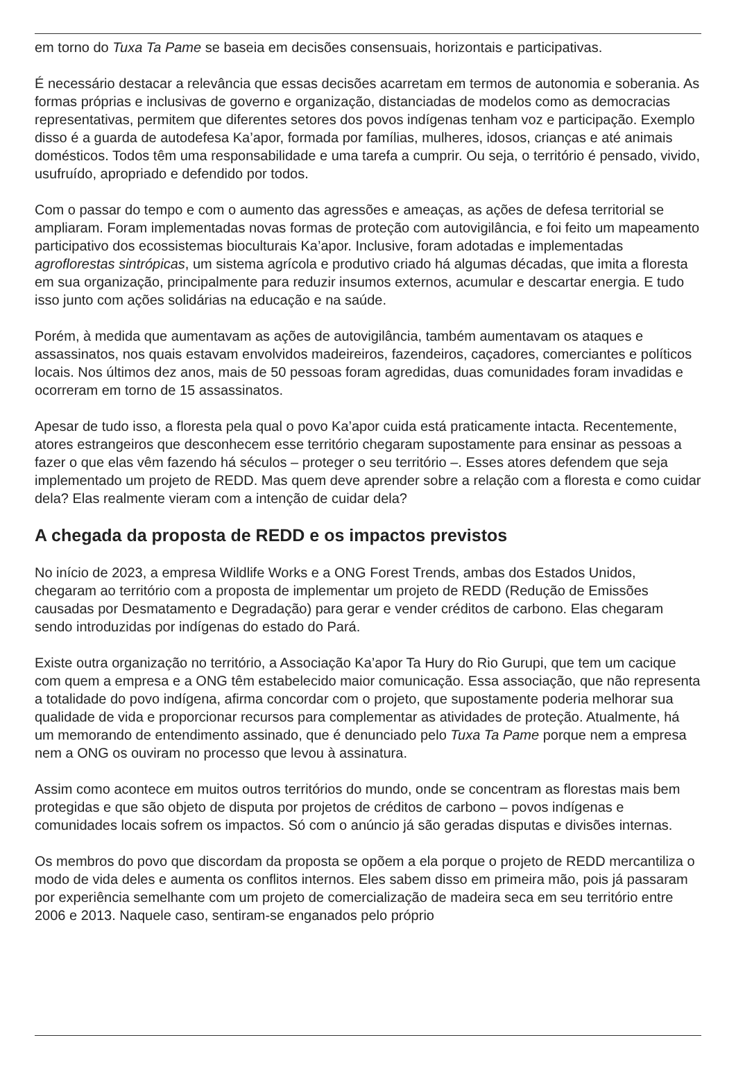em torno do Tuxa Ta Pame se baseia em decisões consensuais, horizontais e participativas.
É necessário destacar a relevância que essas decisões acarretam em termos de autonomia e soberania. As formas próprias e inclusivas de governo e organização, distanciadas de modelos como as democracias representativas, permitem que diferentes setores dos povos indígenas tenham voz e participação. Exemplo disso é a guarda de autodefesa Ka’apor, formada por famílias, mulheres, idosos, crianças e até animais domésticos. Todos têm uma responsabilidade e uma tarefa a cumprir. Ou seja, o território é pensado, vivido, usufruído, apropriado e defendido por todos.
Com o passar do tempo e com o aumento das agressões e ameaças, as ações de defesa territorial se ampliaram. Foram implementadas novas formas de proteção com autovigilância, e foi feito um mapeamento participativo dos ecossistemas bioculturais Ka’apor. Inclusive, foram adotadas e implementadas agroflorestas sintrópicas, um sistema agrícola e produtivo criado há algumas décadas, que imita a floresta em sua organização, principalmente para reduzir insumos externos, acumular e descartar energia. E tudo isso junto com ações solidárias na educação e na saúde.
Porém, à medida que aumentavam as ações de autovigilância, também aumentavam os ataques e assassinatos, nos quais estavam envolvidos madeireiros, fazendeiros, caçadores, comerciantes e políticos locais. Nos últimos dez anos, mais de 50 pessoas foram agredidas, duas comunidades foram invadidas e ocorreram em torno de 15 assassinatos.
Apesar de tudo isso, a floresta pela qual o povo Ka’apor cuida está praticamente intacta. Recentemente, atores estrangeiros que desconhecem esse território chegaram supostamente para ensinar as pessoas a fazer o que elas vêm fazendo há séculos – proteger o seu território –. Esses atores defendem que seja implementado um projeto de REDD. Mas quem deve aprender sobre a relação com a floresta e como cuidar dela? Elas realmente vieram com a intenção de cuidar dela?
A chegada da proposta de REDD e os impactos previstos
No início de 2023, a empresa Wildlife Works e a ONG Forest Trends, ambas dos Estados Unidos, chegaram ao território com a proposta de implementar um projeto de REDD (Redução de Emissões causadas por Desmatamento e Degradação) para gerar e vender créditos de carbono. Elas chegaram sendo introduzidas por indígenas do estado do Pará.
Existe outra organização no território, a Associação Ka’apor Ta Hury do Rio Gurupi, que tem um cacique com quem a empresa e a ONG têm estabelecido maior comunicação. Essa associação, que não representa a totalidade do povo indígena, afirma concordar com o projeto, que supostamente poderia melhorar sua qualidade de vida e proporcionar recursos para complementar as atividades de proteção. Atualmente, há um memorando de entendimento assinado, que é denunciado pelo Tuxa Ta Pame porque nem a empresa nem a ONG os ouviram no processo que levou à assinatura.
Assim como acontece em muitos outros territórios do mundo, onde se concentram as florestas mais bem protegidas e que são objeto de disputa por projetos de créditos de carbono – povos indígenas e comunidades locais sofrem os impactos. Só com o anúncio já são geradas disputas e divisões internas.
Os membros do povo que discordam da proposta se opõem a ela porque o projeto de REDD mercantiliza o modo de vida deles e aumenta os conflitos internos. Eles sabem disso em primeira mão, pois já passaram por experiência semelhante com um projeto de comercialização de madeira seca em seu território entre 2006 e 2013. Naquele caso, sentiram-se enganados pelo próprio